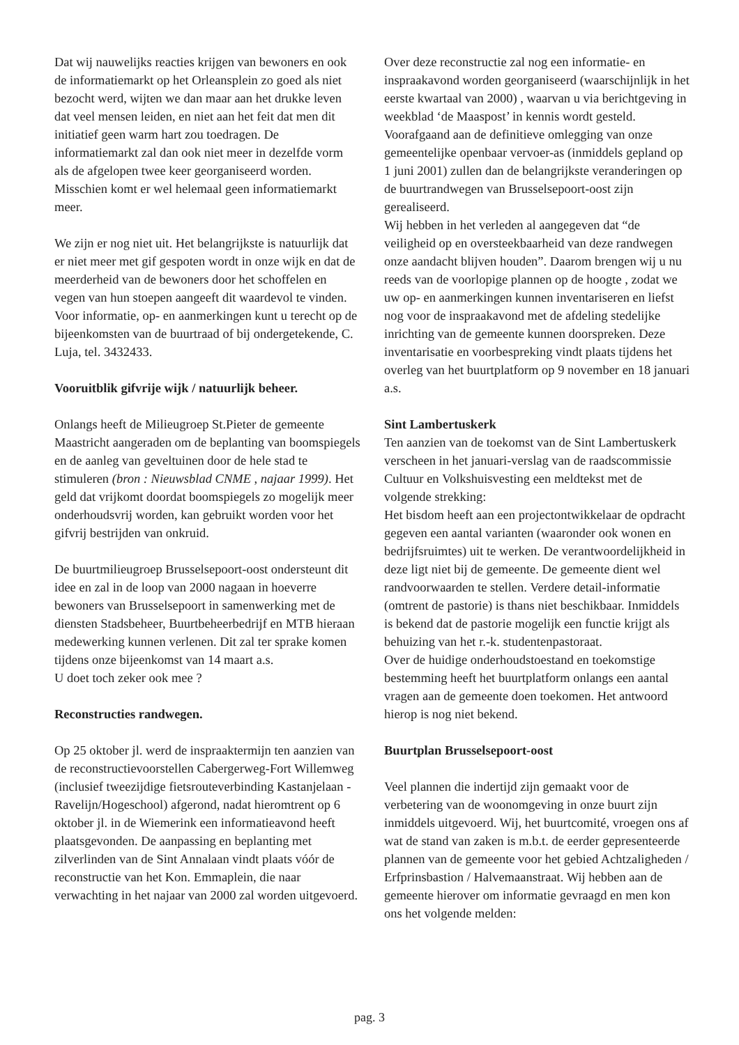Dat wij nauwelijks reacties krijgen van bewoners en ook de informatiemarkt op het Orleansplein zo goed als niet bezocht werd, wijten we dan maar aan het drukke leven dat veel mensen leiden, en niet aan het feit dat men dit initiatief geen warm hart zou toedragen. De informatiemarkt zal dan ook niet meer in dezelfde vorm als de afgelopen twee keer georganiseerd worden. Misschien komt er wel helemaal geen informatiemarkt meer.
We zijn er nog niet uit. Het belangrijkste is natuurlijk dat er niet meer met gif gespoten wordt in onze wijk en dat de meerderheid van de bewoners door het schoffelen en vegen van hun stoepen aangeeft dit waardevol te vinden.
Voor informatie, op- en aanmerkingen kunt u terecht op de bijeenkomsten van de buurtraad of bij ondergetekende, C. Luja, tel. 3432433.
Vooruitblik gifvrije wijk / natuurlijk beheer.
Onlangs heeft de Milieugroep St.Pieter de gemeente Maastricht aangeraden om de beplanting van boomspiegels en de aanleg van geveltuinen door de hele stad te stimuleren (bron : Nieuwsblad CNME , najaar 1999). Het geld dat vrijkomt doordat boomspiegels zo mogelijk meer onderhoudsvrij worden, kan gebruikt worden voor het gifvrij bestrijden van onkruid.
De buurtmilieugroep Brusselsepoort-oost ondersteunt dit idee en zal in de loop van 2000 nagaan in hoeverre bewoners van Brusselsepoort in samenwerking met de diensten Stadsbeheer, Buurtbeheerbedrijf en MTB hieraan medewerking kunnen verlenen. Dit zal ter sprake komen tijdens onze bijeenkomst van 14 maart a.s.
U doet toch zeker ook mee ?
Reconstructies randwegen.
Op 25 oktober jl. werd de inspraaktermijn ten aanzien van de reconstructievoorstellen Cabergerweg-Fort Willemweg (inclusief tweezijdige fietsrouteverbinding Kastanjelaan - Ravelijn/Hogeschool) afgerond, nadat hieromtrent op 6 oktober jl. in de Wiemerink een informatieavond heeft plaatsgevonden. De aanpassing en beplanting met zilverlinden van de Sint Annalaan vindt plaats vóór de reconstructie van het Kon. Emmaplein, die naar verwachting in het najaar van 2000 zal worden uitgevoerd.
Over deze reconstructie zal nog een informatie- en inspraakavond worden georganiseerd (waarschijnlijk in het eerste kwartaal van 2000) , waarvan u via berichtgeving in weekblad ‘de Maaspost’ in kennis wordt gesteld. Voorafgaand aan de definitieve omlegging van onze gemeentelijke openbaar vervoer-as (inmiddels gepland op 1 juni 2001) zullen dan de belangrijkste veranderingen op de buurtrandwegen van Brusselsepoort-oost zijn gerealiseerd.
Wij hebben in het verleden al aangegeven dat “de veiligheid op en oversteekbaarheid van deze randwegen onze aandacht blijven houden”. Daarom brengen wij u nu reeds van de voorlopige plannen op de hoogte , zodat we uw op- en aanmerkingen kunnen inventariseren en liefst nog voor de inspraakavond met de afdeling stedelijke inrichting van de gemeente kunnen doorspreken. Deze inventarisatie en voorbespreking vindt plaats tijdens het overleg van het buurtplatform op 9 november en 18 januari a.s.
Sint Lambertuskerk
Ten aanzien van de toekomst van de Sint Lambertuskerk verscheen in het januari-verslag van de raadscommissie Cultuur en Volkshuisvesting een meldtekst met de volgende strekking:
Het bisdom heeft aan een projectontwikkelaar de opdracht gegeven een aantal varianten (waaronder ook wonen en bedrijfsruimtes) uit te werken. De verantwoordelijkheid in deze ligt niet bij de gemeente. De gemeente dient wel randvoorwaarden te stellen. Verdere detail-informatie (omtrent de pastorie) is thans niet beschikbaar. Inmiddels is bekend dat de pastorie mogelijk een functie krijgt als behuizing van het r.-k. studentenpastoraat.
Over de huidige onderhoudstoestand en toekomstige bestemming heeft het buurtplatform onlangs een aantal vragen aan de gemeente doen toekomen. Het antwoord hierop is nog niet bekend.
Buurtplan Brusselsepoort-oost
Veel plannen die indertijd zijn gemaakt voor de verbetering van de woonomgeving in onze buurt zijn inmiddels uitgevoerd. Wij, het buurtcomité, vroegen ons af wat de stand van zaken is m.b.t. de eerder gepresenteerde plannen van de gemeente voor het gebied Achtzaligheden / Erfprinsbastion / Halvemaanstraat. Wij hebben aan de gemeente hierover om informatie gevraagd en men kon ons het volgende melden:
pag. 3